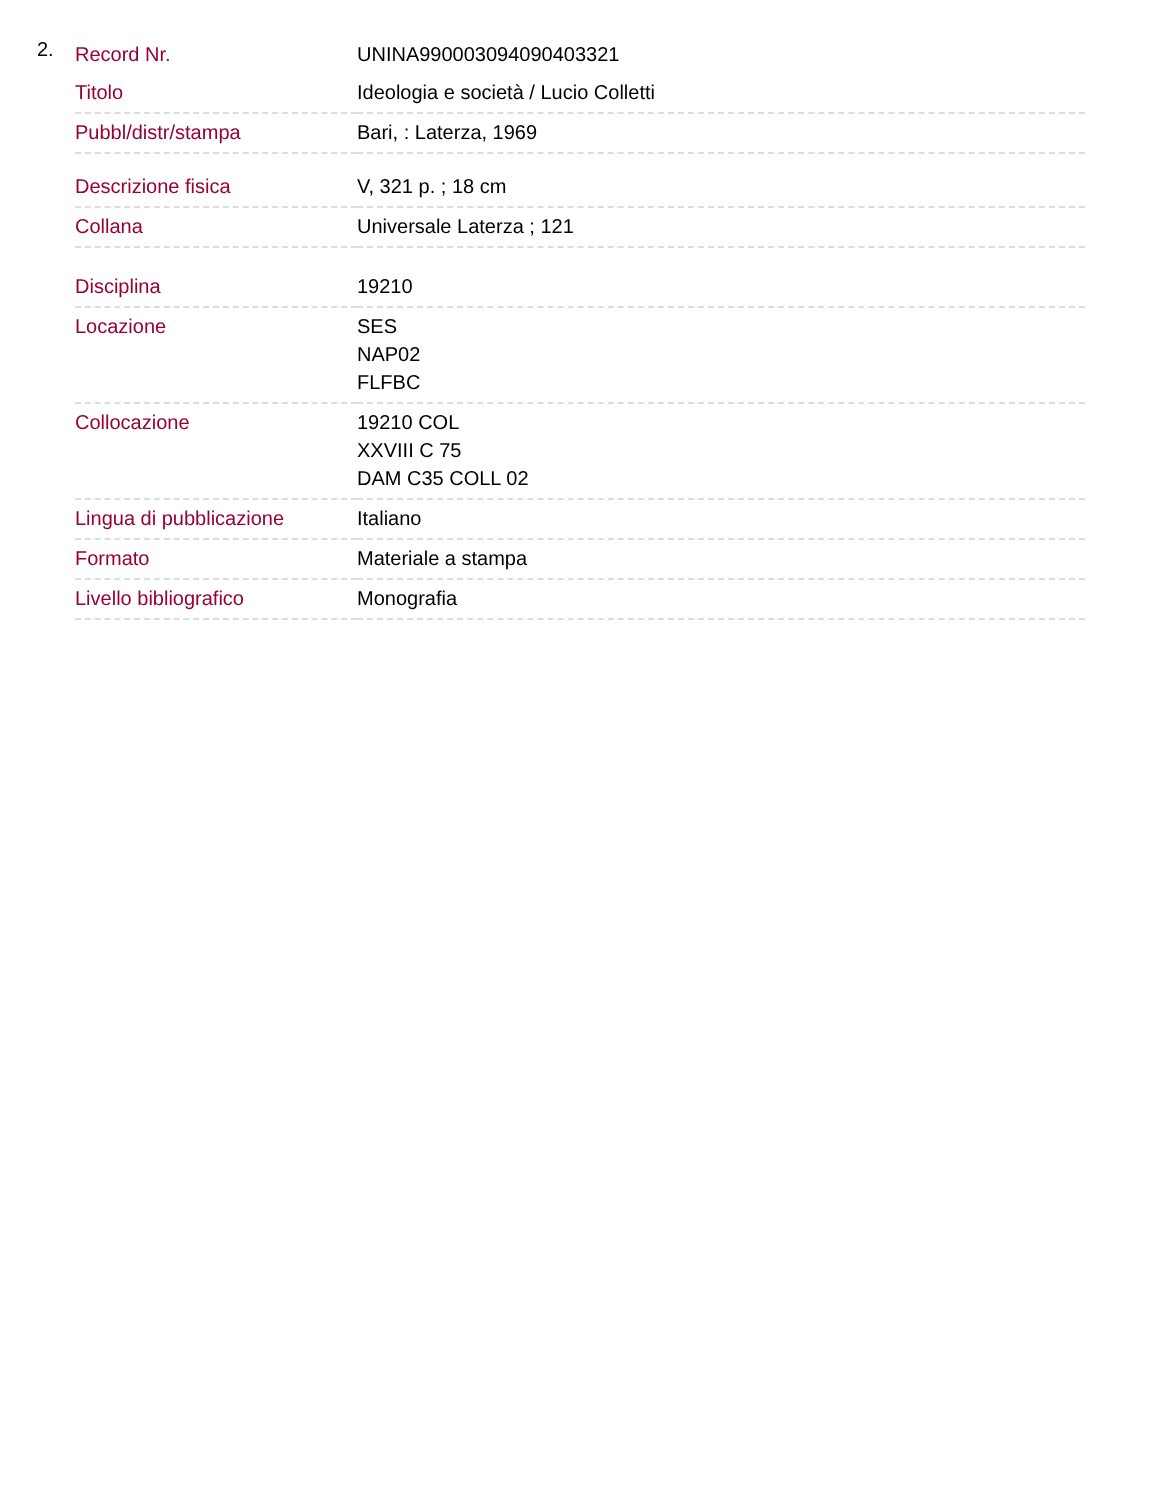2.
| Record Nr. | UNINA990003094090403321 |
| Titolo | Ideologia e società / Lucio Colletti |
| Pubbl/distr/stampa | Bari, : Laterza, 1969 |
| Descrizione fisica | V, 321 p. ; 18 cm |
| Collana | Universale Laterza ; 121 |
| Disciplina | 19210 |
| Locazione | SES NAP02 FLFBC |
| Collocazione | 19210 COL XXVIII C 75 DAM C35 COLL 02 |
| Lingua di pubblicazione | Italiano |
| Formato | Materiale a stampa |
| Livello bibliografico | Monografia |